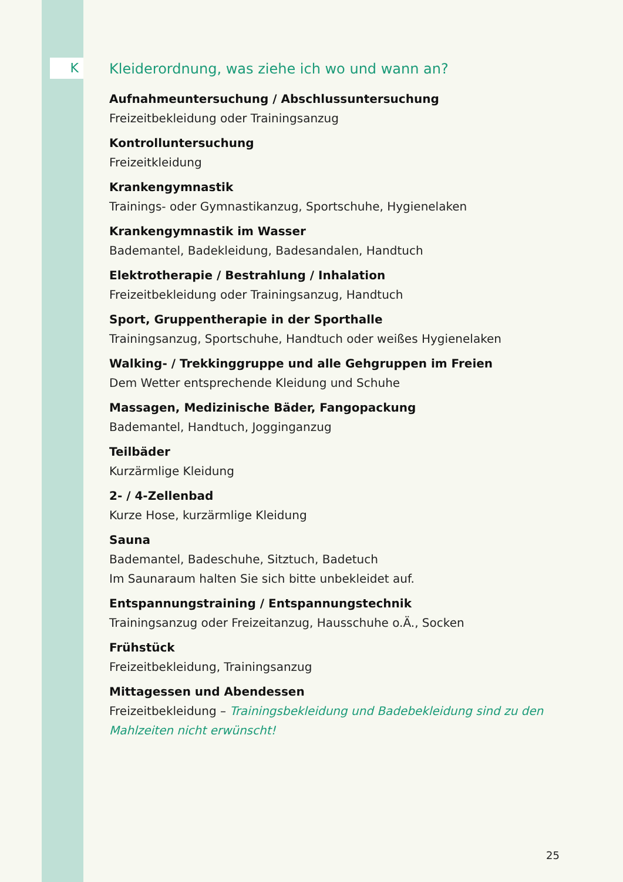K
Kleiderordnung, was ziehe ich wo und wann an?
Aufnahmeuntersuchung / Abschlussuntersuchung
Freizeitbekleidung oder Trainingsanzug
Kontrolluntersuchung
Freizeitkleidung
Krankengymnastik
Trainings- oder Gymnastikanzug, Sportschuhe, Hygienelaken
Krankengymnastik im Wasser
Bademantel, Badekleidung, Badesandalen, Handtuch
Elektrotherapie / Bestrahlung / Inhalation
Freizeitbekleidung oder Trainingsanzug, Handtuch
Sport, Gruppentherapie in der Sporthalle
Trainingsanzug, Sportschuhe, Handtuch oder weißes Hygienelaken
Walking- / Trekkinggruppe und alle Gehgruppen im Freien
Dem Wetter entsprechende Kleidung und Schuhe
Massagen, Medizinische Bäder, Fangopackung
Bademantel, Handtuch, Jogginganzug
Teilbäder
Kurzärmlige Kleidung
2- / 4-Zellenbad
Kurze Hose, kurzärmlige Kleidung
Sauna
Bademantel, Badeschuhe, Sitztuch, Badetuch
Im Saunaraum halten Sie sich bitte unbekleidet auf.
Entspannungstraining / Entspannungstechnik
Trainingsanzug oder Freizeitanzug, Hausschuhe o.Ä., Socken
Frühstück
Freizeitbekleidung, Trainingsanzug
Mittagessen und Abendessen
Freizeitbekleidung – Trainingsbekleidung und Badebekleidung sind zu den Mahlzeiten nicht erwünscht!
25